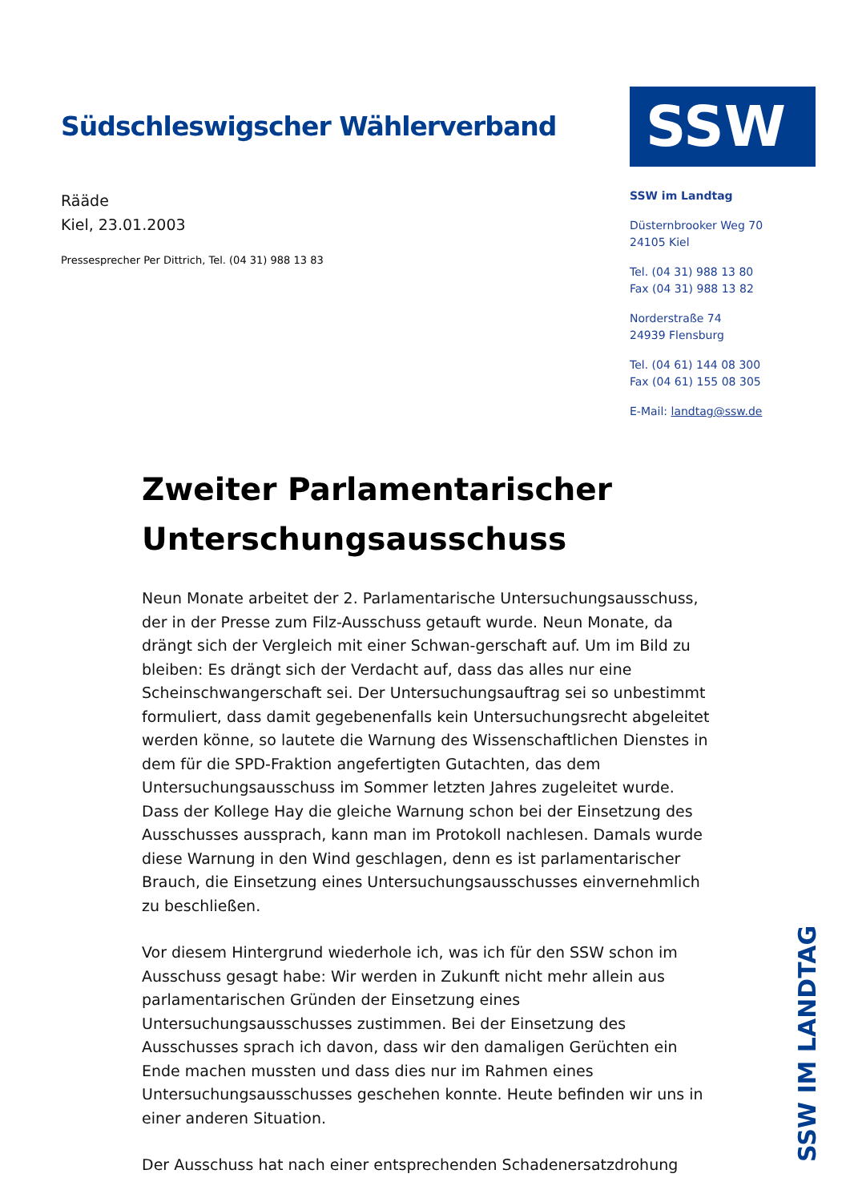Südschleswigscher Wählerverband
Rääde
Kiel, 23.01.2003
Pressesprecher Per Dittrich, Tel. (04 31) 988 13 83
SSW
SSW im Landtag
Düsternbrooker Weg 70
24105 Kiel
Tel. (04 31) 988 13 80
Fax (04 31) 988 13 82
Norderstraße 74
24939 Flensburg
Tel. (04 61) 144 08 300
Fax (04 61) 155 08 305
E-Mail: landtag@ssw.de
Zweiter Parlamentarischer Unterschungsausschuss
Neun Monate arbeitet der 2. Parlamentarische Untersuchungsausschuss, der in der Presse zum Filz-Ausschuss getauft wurde. Neun Monate, da drängt sich der Vergleich mit einer Schwan-gerschaft auf. Um im Bild zu bleiben: Es drängt sich der Verdacht auf, dass das alles nur eine Scheinschwangerschaft sei. Der Untersuchungsauftrag sei so unbestimmt formuliert, dass damit gegebenenfalls kein Untersuchungsrecht abgeleitet werden könne, so lautete die Warnung des Wissenschaftlichen Dienstes in dem für die SPD-Fraktion angefertigten Gutachten, das dem Untersuchungsausschuss im Sommer letzten Jahres zugeleitet wurde. Dass der Kollege Hay die gleiche Warnung schon bei der Einsetzung des Ausschusses aussprach, kann man im Protokoll nachlesen. Damals wurde diese Warnung in den Wind geschlagen, denn es ist parlamentarischer Brauch, die Einsetzung eines Untersuchungsausschusses einvernehmlich zu beschließen.
Vor diesem Hintergrund wiederhole ich, was ich für den SSW schon im Ausschuss gesagt habe: Wir werden in Zukunft nicht mehr allein aus parlamentarischen Gründen der Einsetzung eines Untersuchungsausschusses zustimmen. Bei der Einsetzung des Ausschusses sprach ich davon, dass wir den damaligen Gerüchten ein Ende machen mussten und dass dies nur im Rahmen eines Untersuchungsausschusses geschehen konnte. Heute befinden wir uns in einer anderen Situation.
Der Ausschuss hat nach einer entsprechenden Schadenersatzdrohung
SSW IM LANDTAG